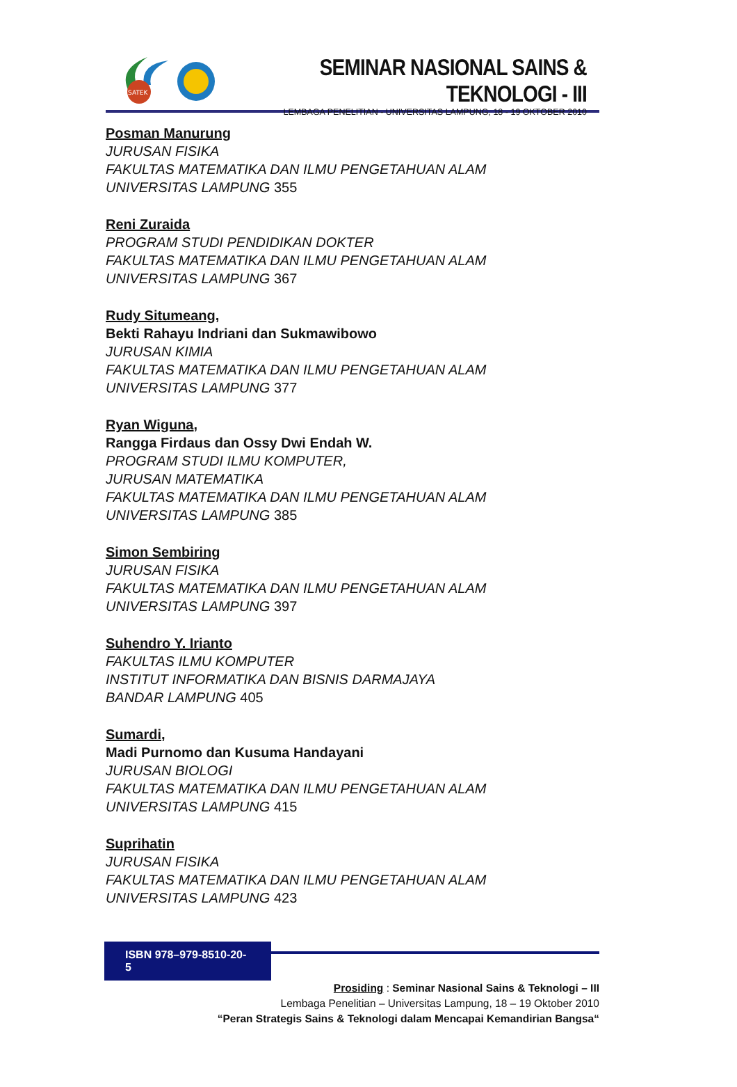SATEK
SEMINAR NASIONAL SAINS & TEKNOLOGI - III
LEMBAGA PENELITIAN - UNIVERSITAS LAMPUNG, 18 - 19 OKTOBER 2010
Posman Manurung
JURUSAN FISIKA
FAKULTAS MATEMATIKA DAN ILMU PENGETAHUAN ALAM
UNIVERSITAS LAMPUNG 355
Reni Zuraida
PROGRAM STUDI PENDIDIKAN DOKTER
FAKULTAS MATEMATIKA DAN ILMU PENGETAHUAN ALAM
UNIVERSITAS LAMPUNG 367
Rudy Situmeang,
Bekti Rahayu Indriani dan Sukmawibowo
JURUSAN KIMIA
FAKULTAS MATEMATIKA DAN ILMU PENGETAHUAN ALAM
UNIVERSITAS LAMPUNG 377
Ryan Wiguna,
Rangga Firdaus dan Ossy Dwi Endah W.
PROGRAM STUDI ILMU KOMPUTER,
JURUSAN MATEMATIKA
FAKULTAS MATEMATIKA DAN ILMU PENGETAHUAN ALAM
UNIVERSITAS LAMPUNG 385
Simon Sembiring
JURUSAN FISIKA
FAKULTAS MATEMATIKA DAN ILMU PENGETAHUAN ALAM
UNIVERSITAS LAMPUNG 397
Suhendro Y. Irianto
FAKULTAS ILMU KOMPUTER
INSTITUT INFORMATIKA DAN BISNIS DARMAJAYA
BANDAR LAMPUNG 405
Sumardi,
Madi Purnomo dan Kusuma Handayani
JURUSAN BIOLOGI
FAKULTAS MATEMATIKA DAN ILMU PENGETAHUAN ALAM
UNIVERSITAS LAMPUNG 415
Suprihatin
JURUSAN FISIKA
FAKULTAS MATEMATIKA DAN ILMU PENGETAHUAN ALAM
UNIVERSITAS LAMPUNG 423
ISBN 978–979-8510-20-5
Prosiding : Seminar Nasional Sains & Teknologi – III
Lembaga Penelitian – Universitas Lampung, 18 – 19 Oktober 2010
“Peran Strategis Sains & Teknologi dalam Mencapai Kemandirian Bangsa“